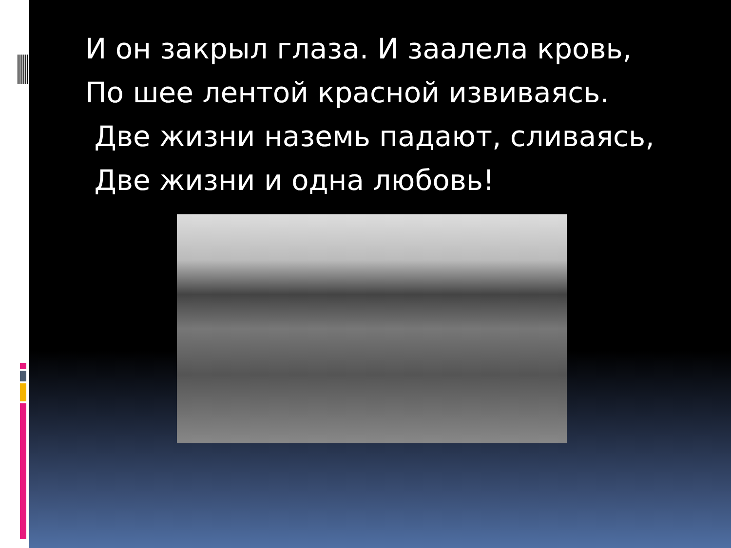И он закрыл глаза. И заалела кровь,
По шее лентой красной извиваясь.
Две жизни наземь падают, сливаясь,
Две жизни и одна любовь!